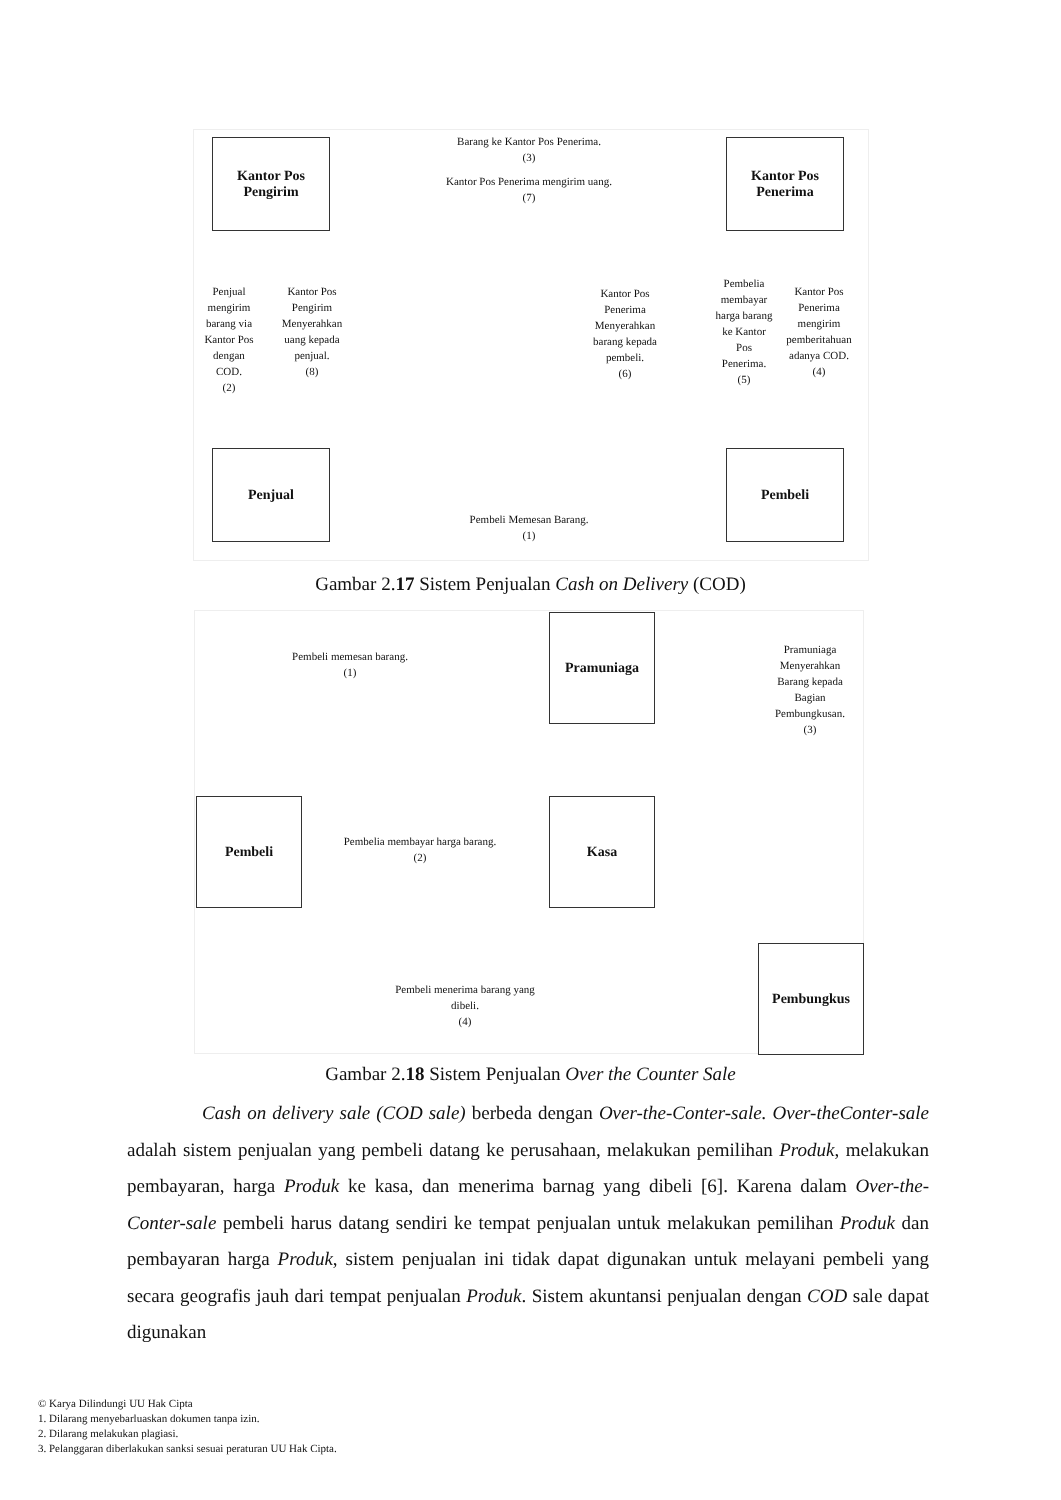Kantor Pos
Pengirim
Kantor Pos
Penerima
Penjual Pembeli
Barang ke Kantor Pos Penerima.
(3)
Kantor Pos Penerima mengirim uang.
(7)
Penjual mengirim barang via Kantor Pos dengan COD.
(2)
Kantor Pos Pengirim Menyerahkan uang kepada penjual.
(8)
Kantor Pos Penerima Menyerahkan barang kepada pembeli.
(6)
Pembelia membayar harga barang ke Kantor Pos Penerima.
(5)
Kantor Pos Penerima mengirim pemberitahuan adanya COD.
(4)
Pembeli Memesan Barang.
(1)
Gambar 2.17 Sistem Penjualan Cash on Delivery (COD)
Pramuniaga
Pembeli Kasa
Pembungkus
Pembeli memesan barang.
(1)
Pramuniaga Menyerahkan Barang kepada Bagian Pembungkusan.
(3)
Pembelia membayar harga barang.
(2)
Pembeli menerima barang yang dibeli.
(4)
Gambar 2.18 Sistem Penjualan Over the Counter Sale
Cash on delivery sale (COD sale) berbeda dengan Over-the-Conter-sale. Over-theConter-sale adalah sistem penjualan yang pembeli datang ke perusahaan, melakukan pemilihan Produk, melakukan pembayaran, harga Produk ke kasa, dan menerima barnag yang dibeli [6]. Karena dalam Over-the-Conter-sale pembeli harus datang sendiri ke tempat penjualan untuk melakukan pemilihan Produk dan pembayaran harga Produk, sistem penjualan ini tidak dapat digunakan untuk melayani pembeli yang secara geografis jauh dari tempat penjualan Produk. Sistem akuntansi penjualan dengan COD sale dapat digunakan
© Karya Dilindungi UU Hak Cipta
1. Dilarang menyebarluaskan dokumen tanpa izin.
2. Dilarang melakukan plagiasi.
3. Pelanggaran diberlakukan sanksi sesuai peraturan UU Hak Cipta.